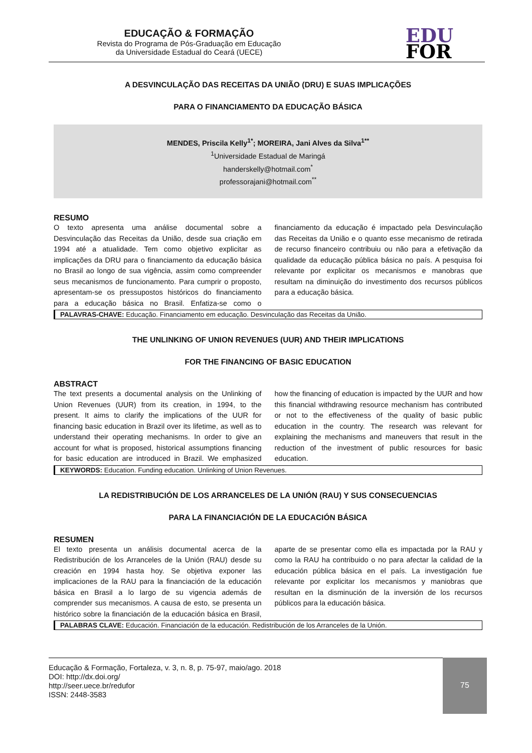EDUCAÇÃO & FORMAÇÃO
Revista do Programa de Pós-Graduação em Educação
da Universidade Estadual do Ceará (UECE)
EDU
FOR
A DESVINCULAÇÃO DAS RECEITAS DA UNIÃO (DRU) E SUAS IMPLICAÇÕES
PARA O FINANCIAMENTO DA EDUCAÇÃO BÁSICA
MENDES, Priscila Kelly<sup>1*</sup>; MOREIRA, Jani Alves da Silva<sup>1**</sup>
<sup>1</sup> Universidade Estadual de Maringá
handerskelly@hotmail.com<sup>*</sup>
professorajani@hotmail.com<sup>**</sup>
RESUMO
O texto apresenta uma análise documental sobre a Desvinculação das Receitas da União, desde sua criação em 1994 até a atualidade. Tem como objetivo explicitar as implicações da DRU para o financiamento da educação básica no Brasil ao longo de sua vigência, assim como compreender seus mecanismos de funcionamento. Para cumprir o proposto, apresentam-se os pressupostos históricos do financiamento para a educação básica no Brasil. Enfatiza-se como o financiamento da educação é impactado pela Desvinculação das Receitas da União e o quanto esse mecanismo de retirada de recurso financeiro contribuiu ou não para a efetivação da qualidade da educação pública básica no país. A pesquisa foi relevante por explicitar os mecanismos e manobras que resultam na diminuição do investimento dos recursos públicos para a educação básica.
PALAVRAS-CHAVE: Educação. Financiamento em educação. Desvinculação das Receitas da União.
THE UNLINKING OF UNION REVENUES (UUR) AND THEIR IMPLICATIONS
FOR THE FINANCING OF BASIC EDUCATION
ABSTRACT
The text presents a documental analysis on the Unlinking of Union Revenues (UUR) from its creation, in 1994, to the present. It aims to clarify the implications of the UUR for financing basic education in Brazil over its lifetime, as well as to understand their operating mechanisms. In order to give an account for what is proposed, historical assumptions financing for basic education are introduced in Brazil. We emphasized how the financing of education is impacted by the UUR and how this financial withdrawing resource mechanism has contributed or not to the effectiveness of the quality of basic public education in the country. The research was relevant for explaining the mechanisms and maneuvers that result in the reduction of the investment of public resources for basic education.
KEYWORDS: Education. Funding education. Unlinking of Union Revenues.
LA REDISTRIBUCIÓN DE LOS ARRANCELES DE LA UNIÓN (RAU) Y SUS CONSECUENCIAS
PARA LA FINANCIACIÓN DE LA EDUCACIÓN BÁSICA
RESUMEN
El texto presenta un análisis documental acerca de la Redistribución de los Arranceles de la Unión (RAU) desde su creación en 1994 hasta hoy. Se objetiva exponer las implicaciones de la RAU para la financiación de la educación básica en Brasil a lo largo de su vigencia además de comprender sus mecanismos. A causa de esto, se presenta un histórico sobre la financiación de la educación básica en Brasil, aparte de se presentar como ella es impactada por la RAU y como la RAU ha contribuido o no para afectar la calidad de la educación pública básica en el país. La investigación fue relevante por explicitar los mecanismos y maniobras que resultan en la disminución de la inversión de los recursos públicos para la educación básica.
PALABRAS CLAVE: Educación. Financiación de la educación. Redistribución de los Arranceles de la Unión.
Educação & Formação, Fortaleza, v. 3, n. 8, p. 75-97, maio/ago. 2018
DOI: http://dx.doi.org/
http://seer.uece.br/redufor
ISSN: 2448-3583
75